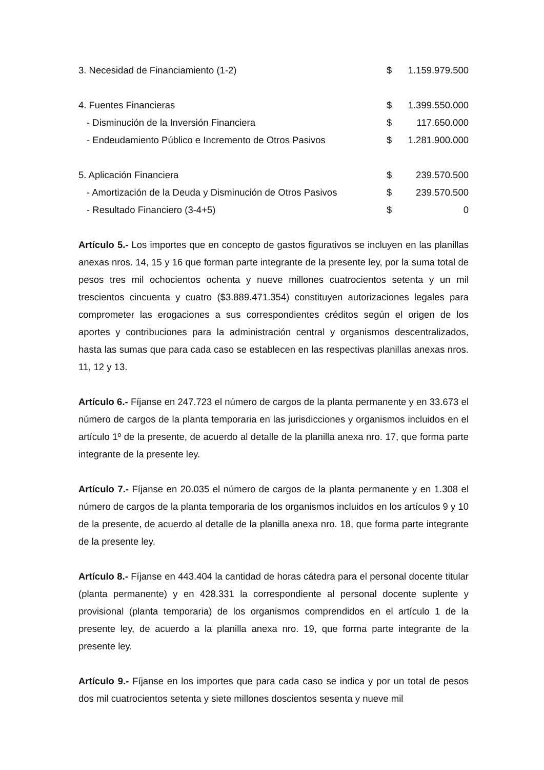| 3. Necesidad de Financiamiento (1-2) | $ | 1.159.979.500 |
| 4. Fuentes Financieras | $ | 1.399.550.000 |
| - Disminución de la Inversión Financiera | $ | 117.650.000 |
| - Endeudamiento Público e Incremento de Otros Pasivos | $ | 1.281.900.000 |
| 5. Aplicación Financiera | $ | 239.570.500 |
| - Amortización de la Deuda y Disminución de Otros Pasivos | $ | 239.570.500 |
| - Resultado Financiero (3-4+5) | $ | 0 |
Artículo 5.- Los importes que en concepto de gastos figurativos se incluyen en las planillas anexas nros. 14, 15 y 16 que forman parte integrante de la presente ley, por la suma total de pesos tres mil ochocientos ochenta y nueve millones cuatrocientos setenta y un mil trescientos cincuenta y cuatro ($3.889.471.354) constituyen autorizaciones legales para comprometer las erogaciones a sus correspondientes créditos según el origen de los aportes y contribuciones para la administración central y organismos descentralizados, hasta las sumas que para cada caso se establecen en las respectivas planillas anexas nros. 11, 12 y 13.
Artículo 6.- Fíjanse en 247.723 el número de cargos de la planta permanente y en 33.673 el número de cargos de la planta temporaria en las jurisdicciones y organismos incluidos en el artículo 1º de la presente, de acuerdo al detalle de la planilla anexa nro. 17, que forma parte integrante de la presente ley.
Artículo 7.- Fíjanse en 20.035 el número de cargos de la planta permanente y en 1.308 el número de cargos de la planta temporaria de los organismos incluidos en los artículos 9 y 10 de la presente, de acuerdo al detalle de la planilla anexa nro. 18, que forma parte integrante de la presente ley.
Artículo 8.- Fíjanse en 443.404 la cantidad de horas cátedra para el personal docente titular (planta permanente) y en 428.331 la correspondiente al personal docente suplente y provisional (planta temporaria) de los organismos comprendidos en el artículo 1 de la presente ley, de acuerdo a la planilla anexa nro. 19, que forma parte integrante de la presente ley.
Artículo 9.- Fíjanse en los importes que para cada caso se indica y por un total de pesos dos mil cuatrocientos setenta y siete millones doscientos sesenta y nueve mil